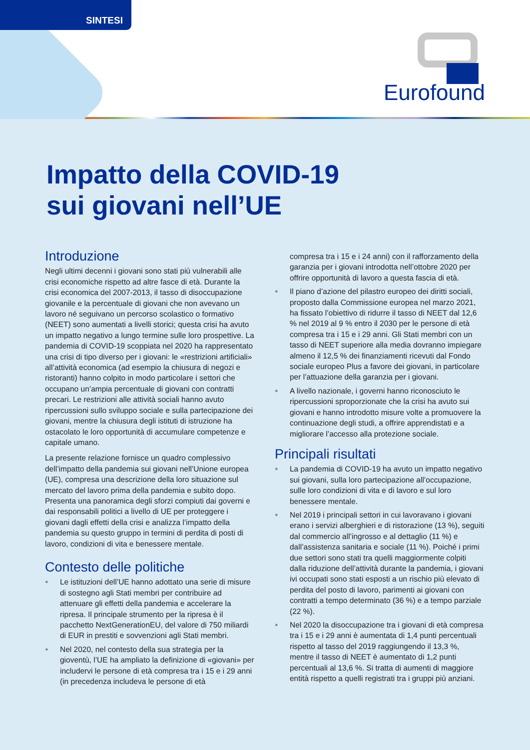SINTESI
Eurofound
Impatto della COVID-19
sui giovani nell’UE
Introduzione
Negli ultimi decenni i giovani sono stati più vulnerabili alle crisi economiche rispetto ad altre fasce di età. Durante la crisi economica del 2007-2013, il tasso di disoccupazione giovanile e la percentuale di giovani che non avevano un lavoro né seguivano un percorso scolastico o formativo (NEET) sono aumentati a livelli storici; questa crisi ha avuto un impatto negativo a lungo termine sulle loro prospettive. La pandemia di COVID-19 scoppiata nel 2020 ha rappresentato una crisi di tipo diverso per i giovani: le «restrizioni artificiali» all’attività economica (ad esempio la chiusura di negozi e ristoranti) hanno colpito in modo particolare i settori che occupano un’ampia percentuale di giovani con contratti precari. Le restrizioni alle attività sociali hanno avuto ripercussioni sullo sviluppo sociale e sulla partecipazione dei giovani, mentre la chiusura degli istituti di istruzione ha ostacolato le loro opportunità di accumulare competenze e capitale umano.
La presente relazione fornisce un quadro complessivo dell’impatto della pandemia sui giovani nell’Unione europea (UE), compresa una descrizione della loro situazione sul mercato del lavoro prima della pandemia e subito dopo. Presenta una panoramica degli sforzi compiuti dai governi e dai responsabili politici a livello di UE per proteggere i giovani dagli effetti della crisi e analizza l’impatto della pandemia su questo gruppo in termini di perdita di posti di lavoro, condizioni di vita e benessere mentale.
Contesto delle politiche
● Le istituzioni dell’UE hanno adottato una serie di misure di sostegno agli Stati membri per contribuire ad attenuare gli effetti della pandemia e accelerare la ripresa. Il principale strumento per la ripresa è il pacchetto NextGenerationEU, del valore di 750 miliardi di EUR in prestiti e sovvenzioni agli Stati membri.
● Nel 2020, nel contesto della sua strategia per la gioventù, l’UE ha ampliato la definizione di «giovani» per includervi le persone di età compresa tra i 15 e i 29 anni (in precedenza includeva le persone di età
compresa tra i 15 e i 24 anni) con il rafforzamento della garanzia per i giovani introdotta nell’ottobre 2020 per offrire opportunità di lavoro a questa fascia di età.
● Il piano d’azione del pilastro europeo dei diritti sociali, proposto dalla Commissione europea nel marzo 2021, ha fissato l’obiettivo di ridurre il tasso di NEET dal 12,6 % nel 2019 al 9 % entro il 2030 per le persone di età compresa tra i 15 e i 29 anni. Gli Stati membri con un tasso di NEET superiore alla media dovranno impiegare almeno il 12,5 % dei finanziamenti ricevuti dal Fondo sociale europeo Plus a favore dei giovani, in particolare per l’attuazione della garanzia per i giovani.
● A livello nazionale, i governi hanno riconosciuto le ripercussioni sproporzionate che la crisi ha avuto sui giovani e hanno introdotto misure volte a promuovere la continuazione degli studi, a offrire apprendistati e a migliorare l’accesso alla protezione sociale.
Principali risultati
● La pandemia di COVID-19 ha avuto un impatto negativo sui giovani, sulla loro partecipazione all’occupazione, sulle loro condizioni di vita e di lavoro e sul loro benessere mentale.
● Nel 2019 i principali settori in cui lavoravano i giovani erano i servizi alberghieri e di ristorazione (13 %), seguiti dal commercio all’ingrosso e al dettaglio (11 %) e dall’assistenza sanitaria e sociale (11 %). Poiché i primi due settori sono stati tra quelli maggiormente colpiti dalla riduzione dell’attività durante la pandemia, i giovani ivi occupati sono stati esposti a un rischio più elevato di perdita del posto di lavoro, parimenti ai giovani con contratti a tempo determinato (36 %) e a tempo parziale (22 %).
● Nel 2020 la disoccupazione tra i giovani di età compresa tra i 15 e i 29 anni è aumentata di 1,4 punti percentuali rispetto al tasso del 2019 raggiungendo il 13,3 %, mentre il tasso di NEET è aumentato di 1,2 punti percentuali al 13,6 %. Si tratta di aumenti di maggiore entità rispetto a quelli registrati tra i gruppi più anziani.